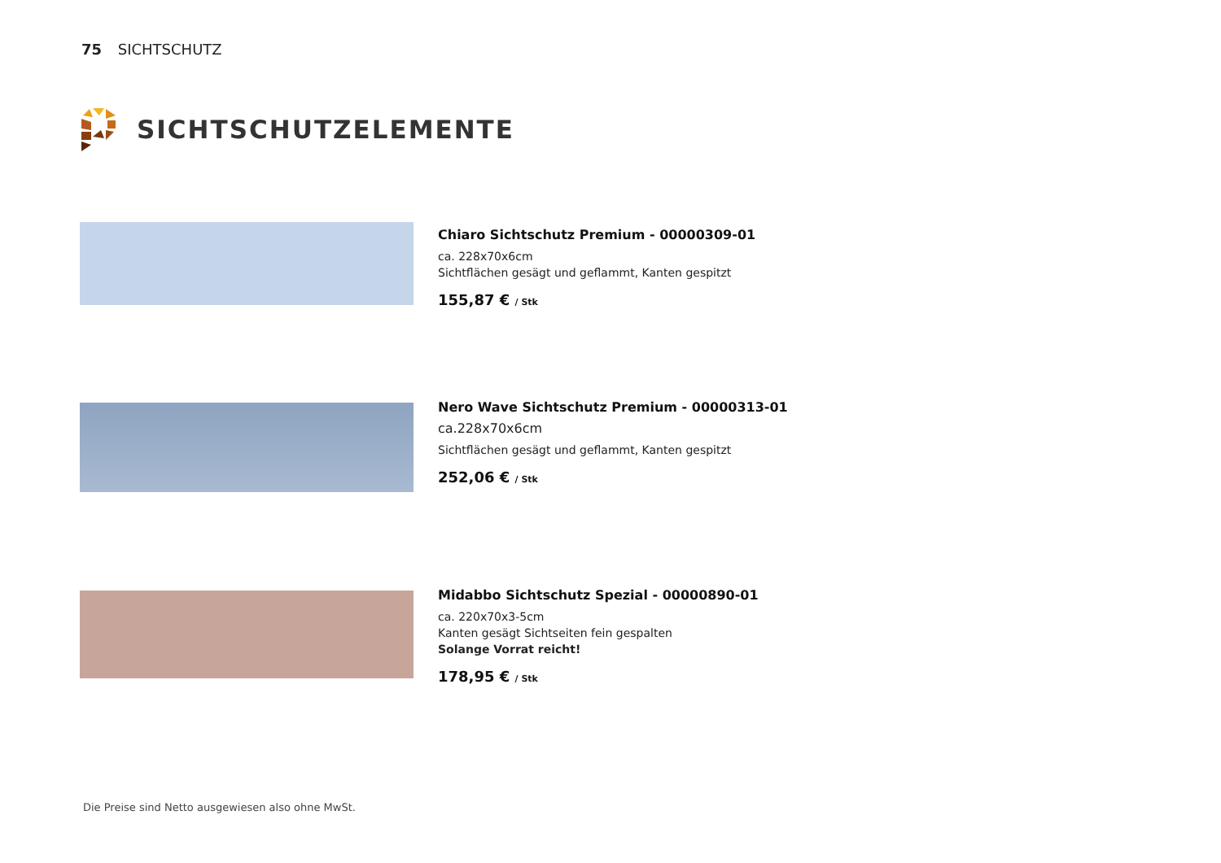75 SICHTSCHUTZ
SICHTSCHUTZELEMENTE
Chiaro Sichtschutz Premium - 00000309-01
ca. 228x70x6cm
Sichtflächen gesägt und geflammt, Kanten gespitzt
155,87 € / Stk
Nero Wave Sichtschutz Premium - 00000313-01
ca.228x70x6cm
Sichtflächen gesägt und geflammt, Kanten gespitzt
252,06 € / Stk
Midabbo Sichtschutz Spezial - 00000890-01
ca. 220x70x3-5cm
Kanten gesägt Sichtseiten fein gespalten
Solange Vorrat reicht!
178,95 € / Stk
Die Preise sind Netto ausgewiesen also ohne MwSt.